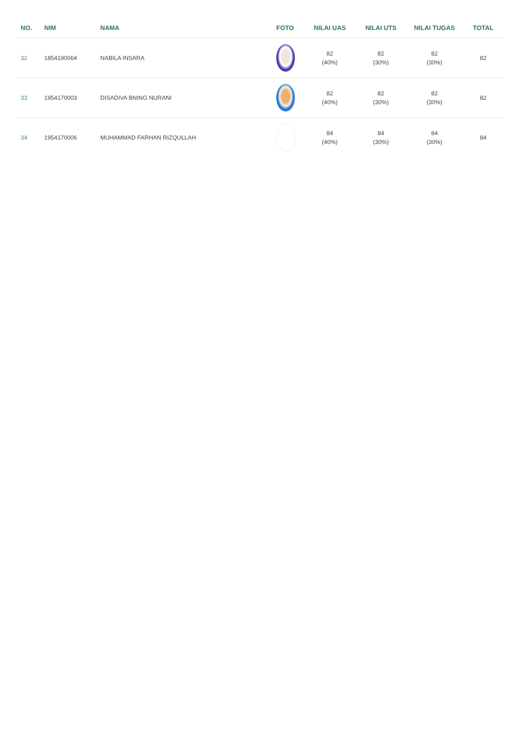| NO. | NIM | NAMA | FOTO | NILAI UAS | NILAI UTS | NILAI TUGAS | TOTAL |
| --- | --- | --- | --- | --- | --- | --- | --- |
| 32 | 1854190064 | NABILA INSARA | | 82 (40%) | 82 (30%) | 82 (30%) | 82 |
| 33 | 1954170003 | DISADIVA BNING NURANI | | 82 (40%) | 82 (30%) | 82 (30%) | 82 |
| 34 | 1954170006 | MUHAMMAD FARHAN RIZQULLAH | | 84 (40%) | 84 (30%) | 84 (30%) | 84 |